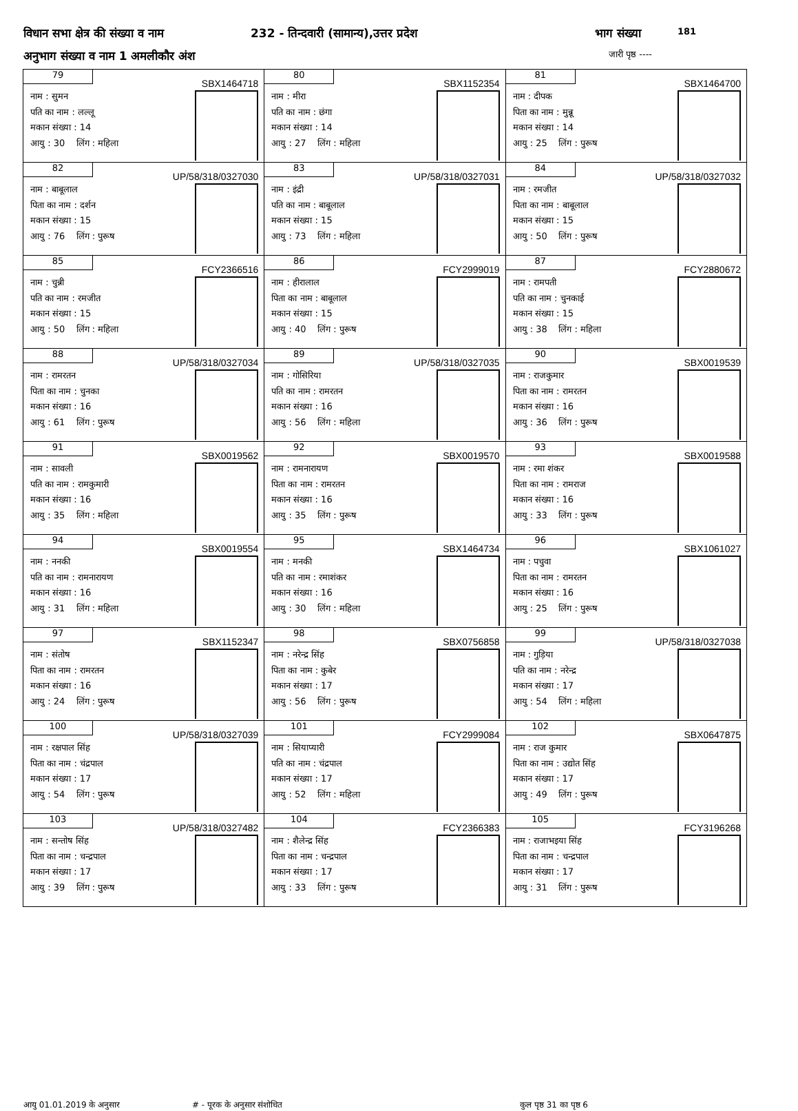विधान सभा क्षेत्र की संख्या व नाम 232 - तिन्दवारी (सामान्य),उत्तर प्रदेश भाग संख्या 181
अनुभाग संख्या व नाम 1 अमलीकौर अंश जारी पृष्ठ ----
| 79 SBX1464718 नाम : सुमन पति का नाम : लल्लू मकान संख्या : 14 आयु : 30 लिंग : महिला | 80 SBX1152354 नाम : मीरा पति का नाम : छंगा मकान संख्या : 14 आयु : 27 लिंग : महिला | 81 SBX1464700 नाम : दीपक पिता का नाम : मुन्नू मकान संख्या : 14 आयु : 25 लिंग : पुरूष |
| 82 UP/58/318/0327030 नाम : बाबूलाल पिता का नाम : दर्शन मकान संख्या : 15 आयु : 76 लिंग : पुरूष | 83 UP/58/318/0327031 नाम : इंद्री पति का नाम : बाबूलाल मकान संख्या : 15 आयु : 73 लिंग : महिला | 84 UP/58/318/0327032 नाम : रमजीत पिता का नाम : बाबूलाल मकान संख्या : 15 आयु : 50 लिंग : पुरूष |
| 85 FCY2366516 नाम : चुन्नी पति का नाम : रमजीत मकान संख्या : 15 आयु : 50 लिंग : महिला | 86 FCY2999019 नाम : हीरालाल पिता का नाम : बाबूलाल मकान संख्या : 15 आयु : 40 लिंग : पुरूष | 87 FCY2880672 नाम : रामपती पति का नाम : चुनकाई मकान संख्या : 15 आयु : 38 लिंग : महिला |
| 88 UP/58/318/0327034 नाम : रामरतन पिता का नाम : चुनका मकान संख्या : 16 आयु : 61 लिंग : पुरूष | 89 UP/58/318/0327035 नाम : गोसिरिया पति का नाम : रामरतन मकान संख्या : 16 आयु : 56 लिंग : महिला | 90 SBX0019539 नाम : राजकुमार पिता का नाम : रामरतन मकान संख्या : 16 आयु : 36 लिंग : पुरूष |
| 91 SBX0019562 नाम : सावली पति का नाम : रामकुमारी मकान संख्या : 16 आयु : 35 लिंग : महिला | 92 SBX0019570 नाम : रामनारायण पिता का नाम : रामरतन मकान संख्या : 16 आयु : 35 लिंग : पुरूष | 93 SBX0019588 नाम : रमा शंकर पिता का नाम : रामराज मकान संख्या : 16 आयु : 33 लिंग : पुरूष |
| 94 SBX0019554 नाम : ननकी पति का नाम : रामनारायण मकान संख्या : 16 आयु : 31 लिंग : महिला | 95 SBX1464734 नाम : मनकी पति का नाम : रमाशंकर मकान संख्या : 16 आयु : 30 लिंग : महिला | 96 SBX1061027 नाम : पचुवा पिता का नाम : रामरतन मकान संख्या : 16 आयु : 25 लिंग : पुरूष |
| 97 SBX1152347 नाम : संतोष पिता का नाम : रामरतन मकान संख्या : 16 आयु : 24 लिंग : पुरूष | 98 SBX0756858 नाम : नरेन्द्र सिंह पिता का नाम : कुबेर मकान संख्या : 17 आयु : 56 लिंग : पुरूष | 99 UP/58/318/0327038 नाम : गुड़िया पति का नाम : नरेन्द्र मकान संख्या : 17 आयु : 54 लिंग : महिला |
| 100 UP/58/318/0327039 नाम : रक्षपाल सिंह पिता का नाम : चंद्रपाल मकान संख्या : 17 आयु : 54 लिंग : पुरूष | 101 FCY2999084 नाम : सियाप्यारी पति का नाम : चंद्रपाल मकान संख्या : 17 आयु : 52 लिंग : महिला | 102 SBX0647875 नाम : राज कुमार पिता का नाम : उद्योत सिंह मकान संख्या : 17 आयु : 49 लिंग : पुरूष |
| 103 UP/58/318/0327482 नाम : सन्तोष सिंह पिता का नाम : चन्द्रपाल मकान संख्या : 17 आयु : 39 लिंग : पुरूष | 104 FCY2366383 नाम : शैलेन्द्र सिंह पिता का नाम : चन्द्रपाल मकान संख्या : 17 आयु : 33 लिंग : पुरूष | 105 FCY3196268 नाम : राजाभइया सिंह पिता का नाम : चन्द्रपाल मकान संख्या : 17 आयु : 31 लिंग : पुरूष |
आयु 01.01.2019 के अनुसार # - पूरक के अनुसार संशोधित कुल पृष्ठ 31 का पृष्ठ 6